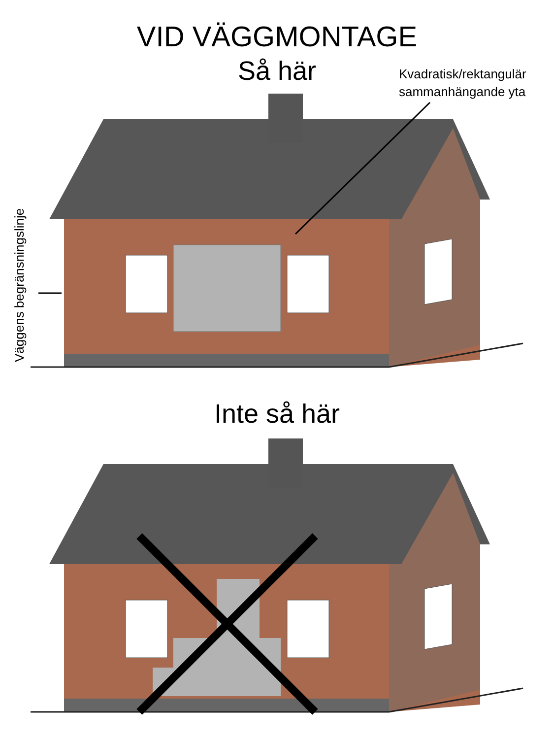VID VÄGGMONTAGE
Så här
Kvadratisk/rektangulär
sammanhängande yta
Väggens begränsningslinje
Inte så här